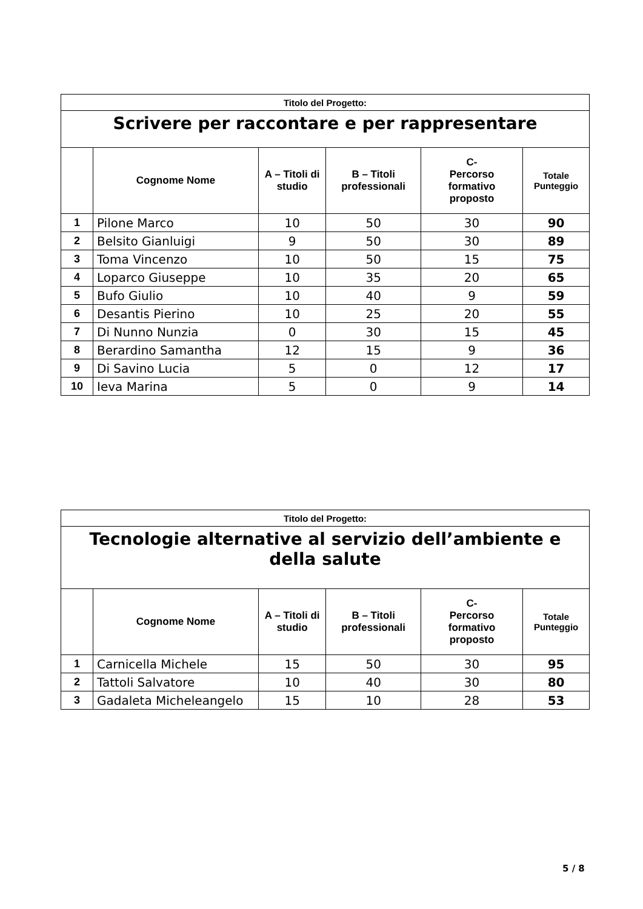| Titolo del Progetto: | | | | | |
| Scrivere per raccontare e per rappresentare | | | | | |
| | Cognome Nome | A – Titoli di studio | B – Titoli professionali | C- Percorso formativo proposto | Totale Punteggio |
| 1 | Pilone Marco | 10 | 50 | 30 | 90 |
| 2 | Belsito Gianluigi | 9 | 50 | 30 | 89 |
| 3 | Toma Vincenzo | 10 | 50 | 15 | 75 |
| 4 | Loparco Giuseppe | 10 | 35 | 20 | 65 |
| 5 | Bufo Giulio | 10 | 40 | 9 | 59 |
| 6 | Desantis Pierino | 10 | 25 | 20 | 55 |
| 7 | Di Nunno Nunzia | 0 | 30 | 15 | 45 |
| 8 | Berardino Samantha | 12 | 15 | 9 | 36 |
| 9 | Di Savino Lucia | 5 | 0 | 12 | 17 |
| 10 | Ieva Marina | 5 | 0 | 9 | 14 |
| Titolo del Progetto: | | | | | |
| Tecnologie alternative al servizio dell’ambiente e della salute | | | | | |
| | Cognome Nome | A – Titoli di studio | B – Titoli professionali | C- Percorso formativo proposto | Totale Punteggio |
| 1 | Carnicella Michele | 15 | 50 | 30 | 95 |
| 2 | Tattoli Salvatore | 10 | 40 | 30 | 80 |
| 3 | Gadaleta Micheleangelo | 15 | 10 | 28 | 53 |
5 / 8